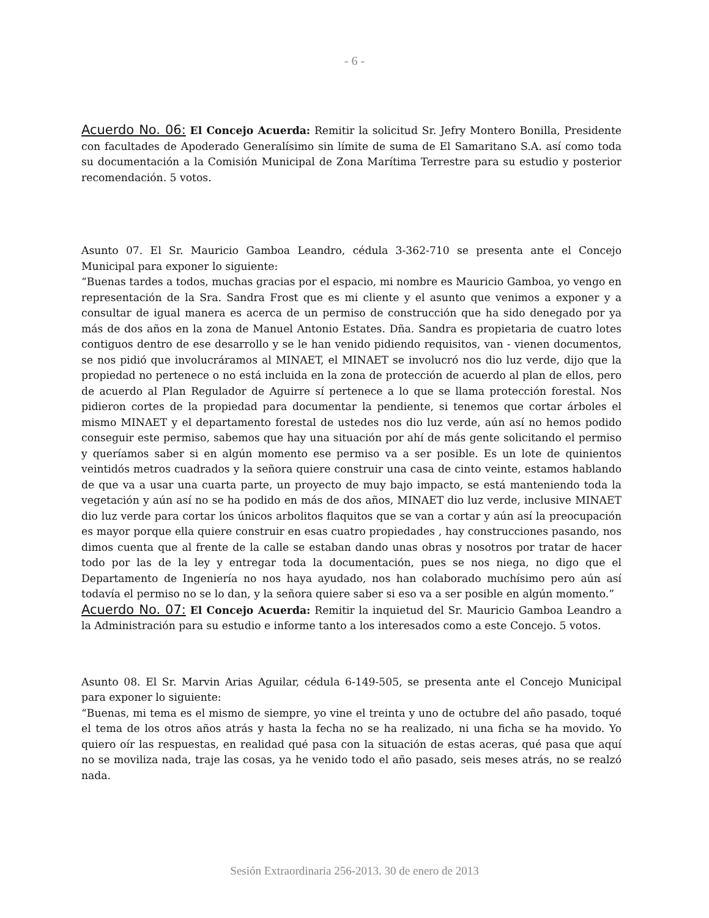- 6 -
Acuerdo No. 06: El Concejo Acuerda: Remitir la solicitud Sr. Jefry Montero Bonilla, Presidente con facultades de Apoderado Generalísimo sin límite de suma de El Samaritano S.A. así como toda su documentación a la Comisión Municipal de Zona Marítima Terrestre para su estudio y posterior recomendación. 5 votos.
Asunto 07. El Sr. Mauricio Gamboa Leandro, cédula 3-362-710 se presenta ante el Concejo Municipal para exponer lo siguiente:
“Buenas tardes a todos, muchas gracias por el espacio, mi nombre es Mauricio Gamboa, yo vengo en representación de la Sra. Sandra Frost que es mi cliente y el asunto que venimos a exponer y a consultar de igual manera es acerca de un permiso de construcción que ha sido denegado por ya más de dos años en la zona de Manuel Antonio Estates. Dña. Sandra es propietaria de cuatro lotes contiguos dentro de ese desarrollo y se le han venido pidiendo requisitos, van - vienen documentos, se nos pidió que involucráramos al MINAET, el MINAET se involucró nos dio luz verde, dijo que la propiedad no pertenece o no está incluida en la zona de protección de acuerdo al plan de ellos, pero de acuerdo al Plan Regulador de Aguirre sí pertenece a lo que se llama protección forestal. Nos pidieron cortes de la propiedad para documentar la pendiente, si tenemos que cortar árboles el mismo MINAET y el departamento forestal de ustedes nos dio luz verde, aún así no hemos podido conseguir este permiso, sabemos que hay una situación por ahí de más gente solicitando el permiso y queríamos saber si en algún momento ese permiso va a ser posible. Es un lote de quinientos veintidós metros cuadrados y la señora quiere construir una casa de cinto veinte, estamos hablando de que va a usar una cuarta parte, un proyecto de muy bajo impacto, se está manteniendo toda la vegetación y aún así no se ha podido en más de dos años, MINAET dio luz verde, inclusive MINAET dio luz verde para cortar los únicos arbolitos flaquitos que se van a cortar y aún así la preocupación es mayor porque ella quiere construir en esas cuatro propiedades , hay construcciones pasando, nos dimos cuenta que al frente de la calle se estaban dando unas obras y nosotros por tratar de hacer todo por las de la ley y entregar toda la documentación, pues se nos niega, no digo que el Departamento de Ingeniería no nos haya ayudado, nos han colaborado muchísimo pero aún así todavía el permiso no se lo dan, y la señora quiere saber si eso va a ser posible en algún momento.”
Acuerdo No. 07: El Concejo Acuerda: Remitir la inquietud del Sr. Mauricio Gamboa Leandro a la Administración para su estudio e informe tanto a los interesados como a este Concejo. 5 votos.
Asunto 08. El Sr. Marvin Arias Aguilar, cédula 6-149-505, se presenta ante el Concejo Municipal para exponer lo siguiente:
“Buenas, mi tema es el mismo de siempre, yo vine el treinta y uno de octubre del año pasado, toqué el tema de los otros años atrás y hasta la fecha no se ha realizado, ni una ficha se ha movido. Yo quiero oír las respuestas, en realidad qué pasa con la situación de estas aceras, qué pasa que aquí no se moviliza nada, traje las cosas, ya he venido todo el año pasado, seis meses atrás, no se realzó nada.
Sesión Extraordinaria 256-2013. 30 de enero de 2013